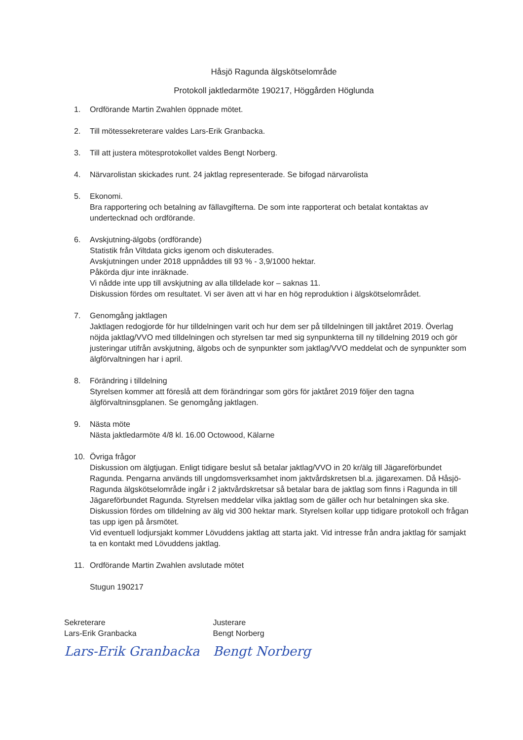Håsjö Ragunda älgskötselområde
Protokoll jaktledarmöte 190217, Höggården Höglunda
1. Ordförande Martin Zwahlen öppnade mötet.
2. Till mötessekreterare valdes Lars-Erik Granbacka.
3. Till att justera mötesprotokollet valdes Bengt Norberg.
4. Närvarolistan skickades runt. 24 jaktlag representerade. Se bifogad närvarolista
5. Ekonomi.
Bra rapportering och betalning av fällavgifterna. De som inte rapporterat och betalat kontaktas av undertecknad och ordförande.
6. Avskjutning-älgobs (ordförande)
Statistik från Viltdata gicks igenom och diskuterades.
Avskjutningen under 2018 uppnåddes till 93 % - 3,9/1000 hektar.
Påkörda djur inte inräknade.
Vi nådde inte upp till avskjutning av alla tilldelade kor – saknas 11.
Diskussion fördes om resultatet. Vi ser även att vi har en hög reproduktion i älgskötselområdet.
7. Genomgång jaktlagen
Jaktlagen redogjorde för hur tilldelningen varit och hur dem ser på tilldelningen till jaktåret 2019. Överlag nöjda jaktlag/VVO med tilldelningen och styrelsen tar med sig synpunkterna till ny tilldelning 2019 och gör justeringar utifrån avskjutning, älgobs och de synpunkter som jaktlag/VVO meddelat och de synpunkter som älgförvaltningen har i april.
8. Förändring i tilldelning
Styrelsen kommer att föreslå att dem förändringar som görs för jaktåret 2019 följer den tagna älgförvaltninsgplanen. Se genomgång jaktlagen.
9. Nästa möte
Nästa jaktledarmöte 4/8 kl. 16.00 Octowood, Kälarne
10. Övriga frågor
Diskussion om älgtjugan. Enligt tidigare beslut så betalar jaktlag/VVO in 20 kr/älg till Jägareförbundet Ragunda. Pengarna används till ungdomsverksamhet inom jaktvårdskretsen bl.a. jägarexamen. Då Håsjö-Ragunda älgskötselområde ingår i 2 jaktvårdskretsar så betalar bara de jaktlag som finns i Ragunda in till Jägareförbundet Ragunda. Styrelsen meddelar vilka jaktlag som de gäller och hur betalningen ska ske.
Diskussion fördes om tilldelning av älg vid 300 hektar mark. Styrelsen kollar upp tidigare protokoll och frågan tas upp igen på årsmötet.
Vid eventuell lodjursjakt kommer Lövuddens jaktlag att starta jakt. Vid intresse från andra jaktlag för samjakt ta en kontakt med Lövuddens jaktlag.
11. Ordförande Martin Zwahlen avslutade mötet
Stugun 190217
Sekreterare
Lars-Erik Granbacka
Lars-Erik Granbacka
Justerare
Bengt Norberg
Bengt Norberg